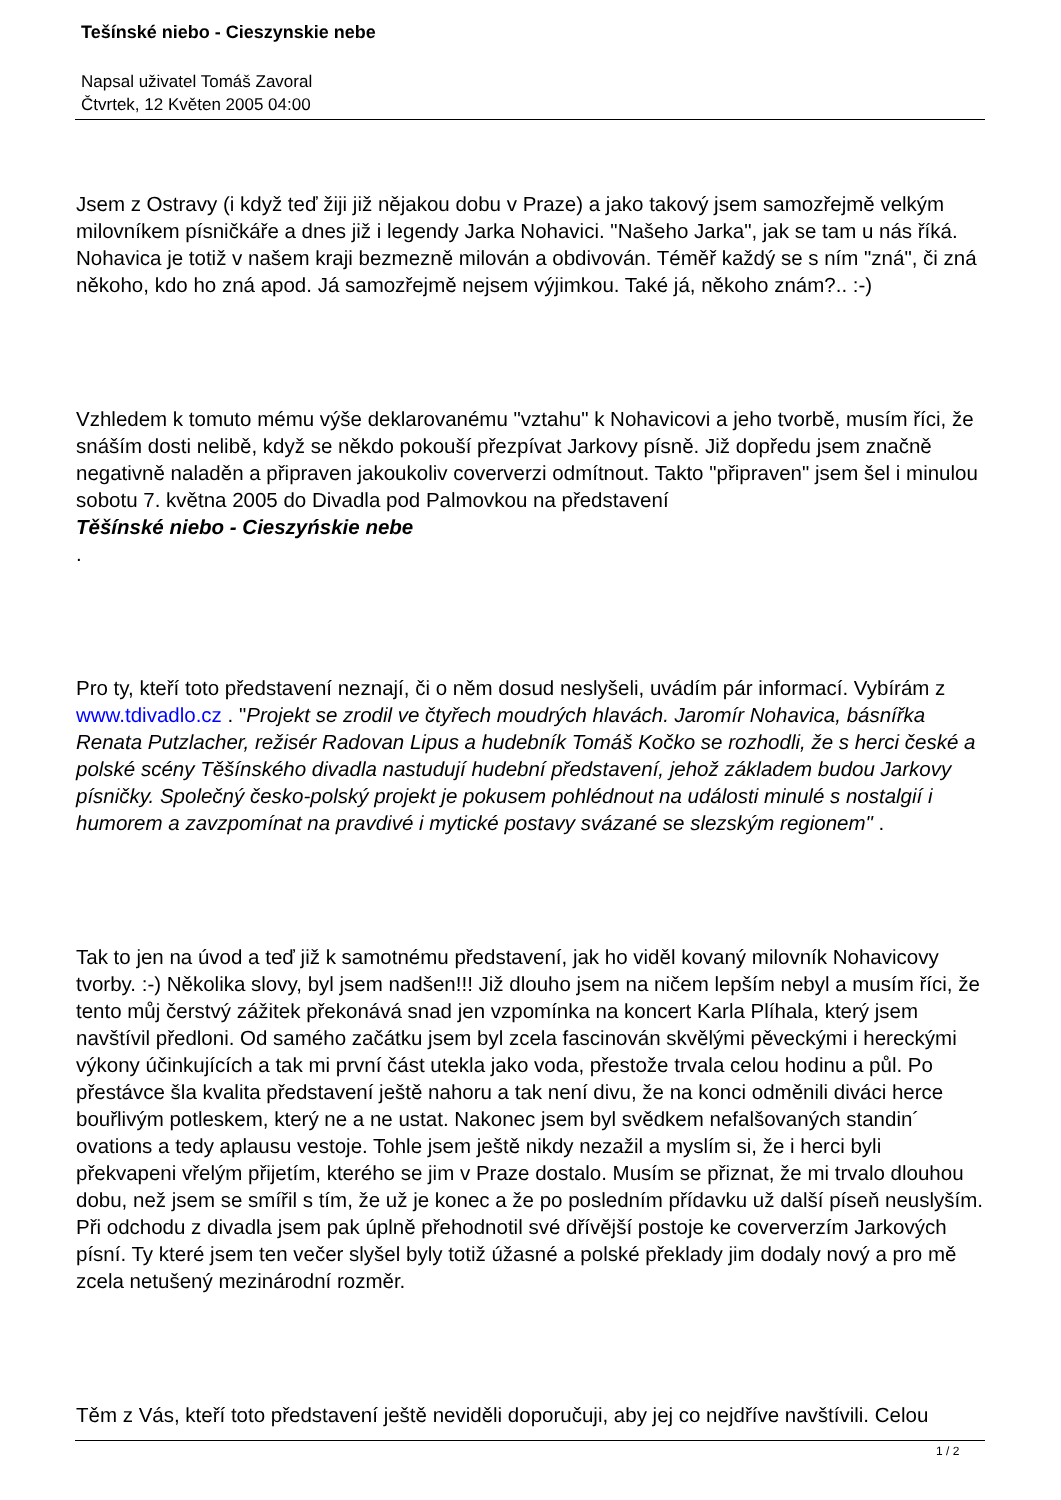Tešínské niebo - Cieszynskie nebe
Napsal uživatel Tomáš Zavoral
Čtvrtek, 12 Květen 2005 04:00
Jsem z Ostravy (i když teď žiji již nějakou dobu v Praze) a jako takový jsem samozřejmě velkým milovníkem písničkáře a dnes již i legendy Jarka Nohavici. "Našeho Jarka", jak se tam u nás říká. Nohavica je totiž v našem kraji bezmezně milován a obdivován. Téměř každý se s ním "zná", či zná někoho, kdo ho zná apod. Já samozřejmě nejsem výjimkou. Také já, někoho znám?.. :-)
Vzhledem k tomuto mému výše deklarovanému "vztahu" k Nohavicovi a jeho tvorbě, musím říci, že snáším dosti nelibě, když se někdo pokouší přezpívat Jarkovy písně. Již dopředu jsem značně negativně naladěn a připraven jakoukoliv coververzi odmítnout. Takto "připraven" jsem šel i minulou sobotu 7. května 2005 do Divadla pod Palmovkou na představení
Těšínské niebo - Cieszyńskie nebe
.
Pro ty, kteří toto představení neznají, či o něm dosud neslyšeli, uvádím pár informací. Vybírám z www.tdivadlo.cz . "Projekt se zrodil ve čtyřech moudrých hlavách. Jaromír Nohavica, básnířka Renata Putzlacher, režisér Radovan Lipus a hudebník Tomáš Kočko se rozhodli, že s herci české a polské scény Těšínského divadla nastudují hudební představení, jehož základem budou Jarkovy písničky. Společný česko-polský projekt je pokusem pohlédnout na události minulé s nostalgií i humorem a zavzpomínat na pravdivé i mytické postavy svázané se slezským regionem" .
Tak to jen na úvod a teď již k samotnému představení, jak ho viděl kovaný milovník Nohavicovy tvorby. :-) Několika slovy, byl jsem nadšen!!! Již dlouho jsem na ničem lepším nebyl a musím říci, že tento můj čerstvý zážitek překonává snad jen vzpomínka na koncert Karla Plíhala, který jsem navštívil předloni. Od samého začátku jsem byl zcela fascinován skvělými pěveckými i hereckými výkony účinkujících a tak mi první část utekla jako voda, přestože trvala celou hodinu a půl. Po přestávce šla kvalita představení ještě nahoru a tak není divu, že na konci odměnili diváci herce bouřlivým potleskem, který ne a ne ustat. Nakonec jsem byl svědkem nefalšovaných standin´ ovations a tedy aplausu vestoje. Tohle jsem ještě nikdy nezažil a myslím si, že i herci byli překvapeni vřelým přijetím, kterého se jim v Praze dostalo. Musím se přiznat, že mi trvalo dlouhou dobu, než jsem se smířil s tím, že už je konec a že po posledním přídavku už další píseň neuslyším. Při odchodu z divadla jsem pak úplně přehodnotil své dřívější postoje ke coververzím Jarkových písní. Ty které jsem ten večer slyšel byly totiž úžasné a polské překlady jim dodaly nový a pro mě zcela netušený mezinárodní rozměr.
Těm z Vás, kteří toto představení ještě neviděli doporučuji, aby jej co nejdříve navštívili. Celou
1 / 2